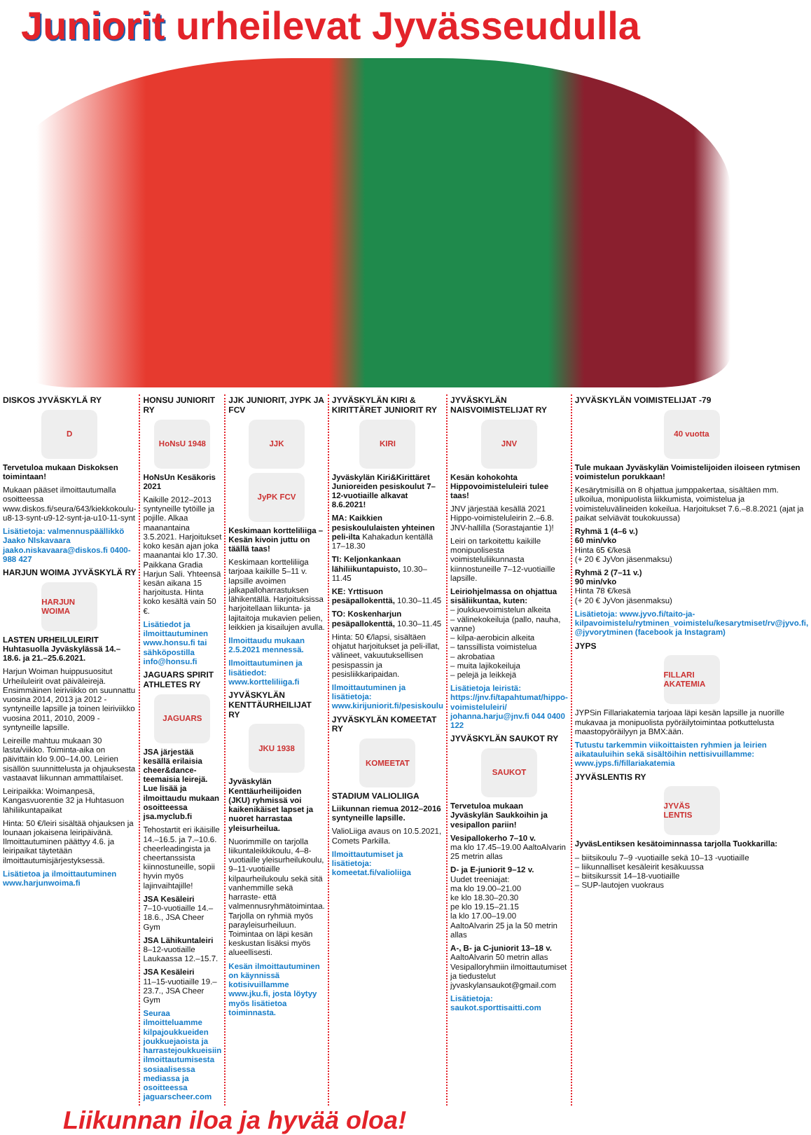Juniorit urheilevat Jyvässeudulla
DISKOS JYVÄSKYLÄ RY
D
Tervetuloa mukaan Diskoksen toimintaan!
Mukaan pääset ilmoittautumalla osoitteessa www.diskos.fi/seura/643/kiekkokoulu-u8-13-synt-u9-12-synt-ja-u10-11-synt
Lisätietoja: valmennuspäällikkö Jaako NIskavaara jaako.niskavaara@diskos.fi 0400-988 427
HARJUN WOIMA JYVÄSKYLÄ RY
HARJUN WOIMA
LASTEN URHEILULEIRIT Huhtasuolla Jyväskylässä 14.–18.6. ja 21.–25.6.2021.
Harjun Woiman huippusuositut Urheiluleirit ovat päiväleirejä. Ensimmäinen leiriviikko on suunnattu vuosina 2014, 2013 ja 2012 -syntyneille lapsille ja toinen leiriviikko vuosina 2011, 2010, 2009 -syntyneille lapsille.
Leireille mahtuu mukaan 30 lasta/viikko. Toiminta-aika on päivittäin klo 9.00–14.00. Leirien sisällön suunnittelusta ja ohjauksesta vastaavat liikunnan ammattilaiset.
Leiripaikka: Woimanpesä, Kangasvuorentie 32 ja Huhtasuon lähiliikuntapaikat
Hinta: 50 €/leiri sisältää ohjauksen ja lounaan jokaisena leiripäivänä. Ilmoittautuminen päättyy 4.6. ja leiripaikat täytetään ilmoittautumisjärjestyksessä.
Lisätietoa ja ilmoittautuminen www.harjunwoima.fi
HONSU JUNIORIT RY
HoNsU 1948
HoNsUn Kesäkoris 2021
Kaikille 2012–2013 syntyneille tytöille ja pojille. Alkaa maanantaina 3.5.2021. Harjoitukset koko kesän ajan joka maanantai klo 17.30. Paikkana Gradia Harjun Sali. Yhteensä kesän aikana 15 harjoitusta. Hinta koko kesältä vain 50 €.
Lisätiedot ja ilmoittautuminen www.honsu.fi tai sähköpostilla info@honsu.fi
JAGUARS SPIRIT ATHLETES RY
JAGUARS
JSA järjestää kesällä erilaisia cheer&dance-teemaisia leirejä. Lue lisää ja ilmoittaudu mukaan osoitteessa jsa.myclub.fi
Tehostartit eri ikäisille 14.–16.5. ja 7.–10.6. cheerleadingista ja cheertanssista kiinnostuneille, sopii hyvin myös lajinvaihtajille!
JSA Kesäleiri
7–10-vuotiaille 14.–18.6., JSA Cheer Gym
JSA Lähikuntaleiri
8–12-vuotiaille Laukaassa 12.–15.7.
JSA Kesäleiri
11–15-vuotiaille 19.–23.7., JSA Cheer Gym
Seuraa ilmoitteluamme kilpajoukkueiden joukkuejaoista ja harrastejoukkueisiin ilmoittautumisesta sosiaalisessa mediassa ja osoitteessa jaguarscheer.com
JJK JUNIORIT, JYPK JA FCV
JJK
JyPK FCV
Keskimaan kortteliliiga – Kesän kivoin juttu on täällä taas!
Keskimaan kortteliliiga tarjoaa kaikille 5–11 v. lapsille avoimen jalkapalloharrastuksen lähikentällä. Harjoituksissa harjoitellaan liikunta- ja lajitaitoja mukavien pelien, leikkien ja kisailujen avulla.
Ilmoittaudu mukaan 2.5.2021 mennessä.
Ilmoittautuminen ja lisätiedot: www.kortteliliiga.fi
JYVÄSKYLÄN KENTTÄURHEILIJAT RY
JKU 1938
Jyväskylän Kenttäurheilijoiden (JKU) ryhmissä voi kaikenikäiset lapset ja nuoret harrastaa yleisurheilua.
Nuorimmille on tarjolla liikuntaleikkikoulu, 4–8-vuotiaille yleisurheilukoulu, 9–11-vuotiaille kilpaurheilukoulu sekä sitä vanhemmille sekä harraste- että valmennusryhmätoimintaa. Tarjolla on ryhmiä myös parayleisurheiluun. Toimintaa on läpi kesän keskustan lisäksi myös alueellisesti.
Kesän ilmoittautuminen on käynnissä kotisivuillamme www.jku.fi, josta löytyy myös lisätietoa toiminnasta.
JYVÄSKYLÄN KIRI & KIRITTÄRET JUNIORIT RY
KIRI
Jyväskylän Kiri&Kirittäret Junioreiden pesiskoulut 7–12-vuotiaille alkavat 8.6.2021!
MA: Kaikkien pesiskoululaisten yhteinen peli-ilta Kahakadun kentällä 17–18.30
TI: Keljonkankaan lähiliikuntapuisto, 10.30–11.45
KE: Yrttisuon pesäpallokenttä, 10.30–11.45
TO: Koskenharjun pesäpallokenttä, 10.30–11.45
Hinta: 50 €/lapsi, sisältäen ohjatut harjoitukset ja peli-illat, välineet, vakuutuksellisen pesispassin ja pesisliikkaripaidan.
Ilmoittautuminen ja lisätietoja: www.kirijuniorit.fi/pesiskoulu
JYVÄSKYLÄN KOMEETAT RY
KOMEETAT
STADIUM VALIOLIIGA
Liikunnan riemua 2012–2016 syntyneille lapsille.
ValioLiiga avaus on 10.5.2021, Comets Parkilla.
Ilmoittautumiset ja lisätietoja: komeetat.fi/valioliiga
JYVÄSKYLÄN NAISVOIMISTELIJAT RY
JNV
Kesän kohokohta Hippovoimisteluleiri tulee taas!
JNV järjestää kesällä 2021 Hippo-voimisteluleirin 2.–6.8. JNV-hallilla (Sorastajantie 1)!
Leiri on tarkoitettu kaikille monipuolisesta voimisteluliikunnasta kiinnostuneille 7–12-vuotiaille lapsille.
Leiriohjelmassa on ohjattua sisäliikuntaa, kuten:
– joukkuevoimistelun alkeita
– välinekokeiluja (pallo, nauha, vanne)
– kilpa-aerobicin alkeita
– tanssillista voimistelua
– akrobatiaa
– muita lajikokeiluja
– pelejä ja leikkejä
Lisätietoja leiristä: https://jnv.fi/tapahtumat/hippo-voimisteluleiri/ johanna.harju@jnv.fi 044 0400 122
JYVÄSKYLÄN SAUKOT RY
SAUKOT
Tervetuloa mukaan Jyväskylän Saukkoihin ja vesipallon pariin!
Vesipallokerho 7–10 v.
ma klo 17.45–19.00 AaltoAlvarin 25 metrin allas
D- ja E-juniorit 9–12 v.
Uudet treeniajat:
ma klo 19.00–21.00
ke klo 18.30–20.30
pe klo 19.15–21.15
la klo 17.00–19.00
AaltoAlvarin 25 ja la 50 metrin allas
A-, B- ja C-juniorit 13–18 v.
AaltoAlvarin 50 metrin allas Vesipalloryhmiin ilmoittautumiset ja tiedustelut jyvaskylansaukot@gmail.com
Lisätietoja: saukot.sporttisaitti.com
JYVÄSKYLÄN VOIMISTELIJAT -79
40 vuotta
Tule mukaan Jyväskylän Voimistelijoiden iloiseen rytmisen voimistelun porukkaan!
Kesärytmisillä on 8 ohjattua jumppakertaa, sisältäen mm. ulkoilua, monipuolista liikkumista, voimistelua ja voimisteluvälineiden kokeilua. Harjoitukset 7.6.–8.8.2021 (ajat ja paikat selviävät toukokuussa)
Ryhmä 1 (4–6 v.)
60 min/vko
Hinta 65 €/kesä
(+ 20 € JyVon jäsenmaksu)
Ryhmä 2 (7–11 v.)
90 min/vko
Hinta 78 €/kesä
(+ 20 € JyVon jäsenmaksu)
Lisätietoja: www.jyvo.fi/taito-ja-kilpavoimistelu/rytminen_voimistelu/kesarytmiset/rv@jyvo.fi, @jyvorytminen (facebook ja Instagram)
JYPS
FILLARI AKATEMIA
JYPSin Fillariakatemia tarjoaa läpi kesän lapsille ja nuorille mukavaa ja monipuolista pyöräilytoimintaa potkuttelusta maastopyöräilyyn ja BMX:ään.
Tutustu tarkemmin viikoittaisten ryhmien ja leirien aikatauluihin sekä sisältöihin nettisivuillamme: www.jyps.fi/fillariakatemia
JYVÄSLENTIS RY
JYVÄS LENTIS
JyväsLentiksen kesätoiminnassa tarjolla Tuokkarilla:
– biitsikoulu 7–9 -vuotiaille sekä 10–13 -vuotiaille
– liikunnalliset kesäleirit kesäkuussa
– biitsikurssit 14–18-vuotiaille
– SUP-lautojen vuokraus
Liikunnan iloa ja hyvää oloa!